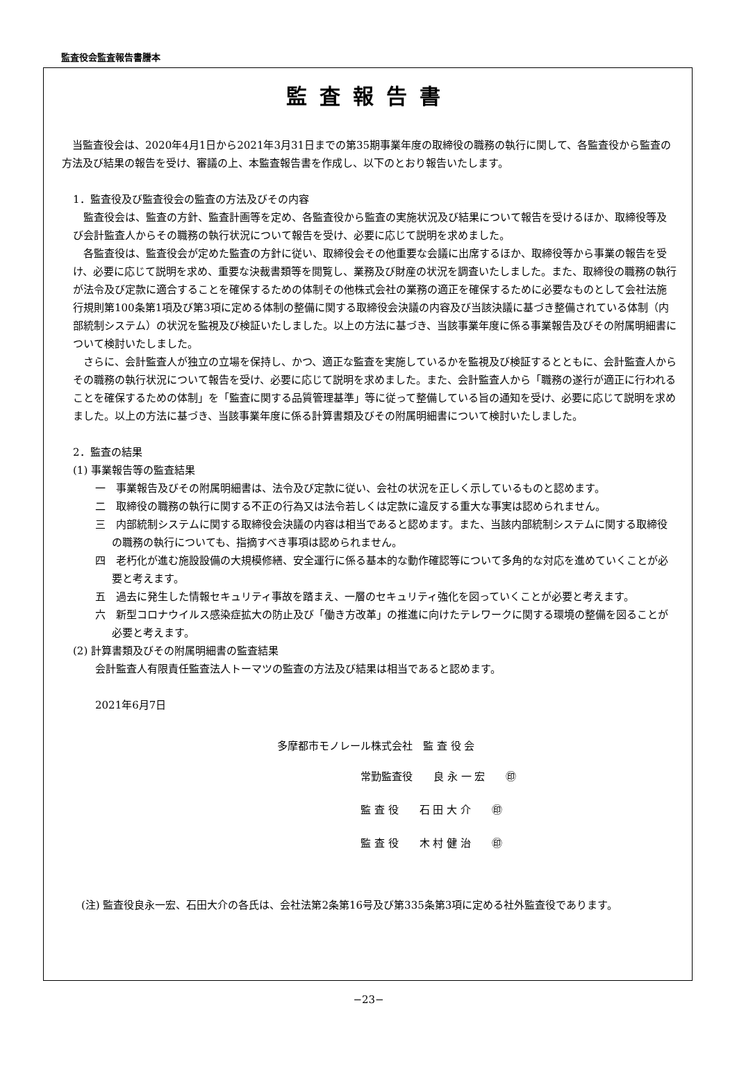監査役会監査報告書謄本
監査報告書
当監査役会は、2020年4月1日から2021年3月31日までの第35期事業年度の取締役の職務の執行に関して、各監査役から監査の方法及び結果の報告を受け、審議の上、本監査報告書を作成し、以下のとおり報告いたします。
1．監査役及び監査役会の監査の方法及びその内容
監査役会は、監査の方針、監査計画等を定め、各監査役から監査の実施状況及び結果について報告を受けるほか、取締役等及び会計監査人からその職務の執行状況について報告を受け、必要に応じて説明を求めました。
各監査役は、監査役会が定めた監査の方針に従い、取締役会その他重要な会議に出席するほか、取締役等から事業の報告を受け、必要に応じて説明を求め、重要な決裁書類等を閲覧し、業務及び財産の状況を調査いたしました。また、取締役の職務の執行が法令及び定款に適合することを確保するための体制その他株式会社の業務の適正を確保するために必要なものとして会社法施行規則第100条第1項及び第3項に定める体制の整備に関する取締役会決議の内容及び当該決議に基づき整備されている体制（内部統制システム）の状況を監視及び検証いたしました。以上の方法に基づき、当該事業年度に係る事業報告及びその附属明細書について検討いたしました。
さらに、会計監査人が独立の立場を保持し、かつ、適正な監査を実施しているかを監視及び検証するとともに、会計監査人からその職務の執行状況について報告を受け、必要に応じて説明を求めました。また、会計監査人から「職務の遂行が適正に行われることを確保するための体制」を「監査に関する品質管理基準」等に従って整備している旨の通知を受け、必要に応じて説明を求めました。以上の方法に基づき、当該事業年度に係る計算書類及びその附属明細書について検討いたしました。
2．監査の結果
(1) 事業報告等の監査結果
一　事業報告及びその附属明細書は、法令及び定款に従い、会社の状況を正しく示しているものと認めます。
二　取締役の職務の執行に関する不正の行為又は法令若しくは定款に違反する重大な事実は認められません。
三　内部統制システムに関する取締役会決議の内容は相当であると認めます。また、当該内部統制システムに関する取締役の職務の執行についても、指摘すべき事項は認められません。
四　老朽化が進む施設設備の大規模修繕、安全運行に係る基本的な動作確認等について多角的な対応を進めていくことが必要と考えます。
五　過去に発生した情報セキュリティ事故を踏まえ、一層のセキュリティ強化を図っていくことが必要と考えます。
六　新型コロナウイルス感染症拡大の防止及び「働き方改革」の推進に向けたテレワークに関する環境の整備を図ることが必要と考えます。
(2) 計算書類及びその附属明細書の監査結果
会計監査人有限責任監査法人トーマツの監査の方法及び結果は相当であると認めます。
2021年6月7日
多摩都市モノレール株式会社　監 査 役 会
常勤監査役　　良 永 一 宏　　㊞
監 査 役　　石 田 大 介　　㊞
監 査 役　　木 村 健 治　　㊞
(注) 監査役良永一宏、石田大介の各氏は、会社法第2条第16号及び第335条第3項に定める社外監査役であります。
−23−